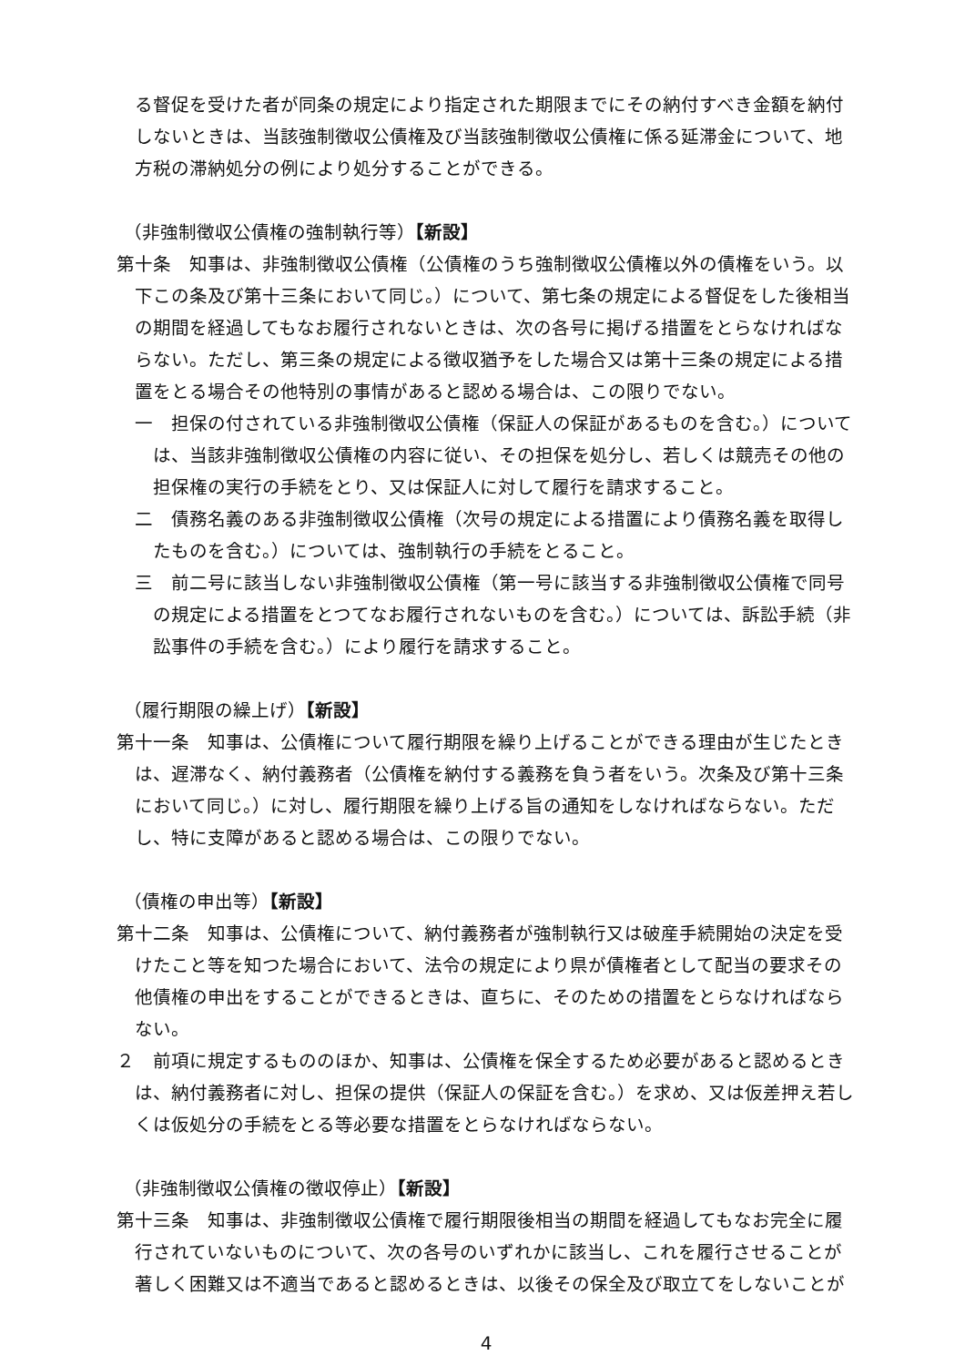る督促を受けた者が同条の規定により指定された期限までにその納付すべき金額を納付しないときは、当該強制徴収公債権及び当該強制徴収公債権に係る延滞金について、地方税の滞納処分の例により処分することができる。
（非強制徴収公債権の強制執行等）【新設】
第十条　知事は、非強制徴収公債権（公債権のうち強制徴収公債権以外の債権をいう。以下この条及び第十三条において同じ。）について、第七条の規定による督促をした後相当の期間を経過してもなお履行されないときは、次の各号に掲げる措置をとらなければならない。ただし、第三条の規定による徴収猶予をした場合又は第十三条の規定による措置をとる場合その他特別の事情があると認める場合は、この限りでない。
一　担保の付されている非強制徴収公債権（保証人の保証があるものを含む。）については、当該非強制徴収公債権の内容に従い、その担保を処分し、若しくは競売その他の担保権の実行の手続をとり、又は保証人に対して履行を請求すること。
二　債務名義のある非強制徴収公債権（次号の規定による措置により債務名義を取得したものを含む。）については、強制執行の手続をとること。
三　前二号に該当しない非強制徴収公債権（第一号に該当する非強制徴収公債権で同号の規定による措置をとつてなお履行されないものを含む。）については、訴訟手続（非訟事件の手続を含む。）により履行を請求すること。
（履行期限の繰上げ）【新設】
第十一条　知事は、公債権について履行期限を繰り上げることができる理由が生じたときは、遅滞なく、納付義務者（公債権を納付する義務を負う者をいう。次条及び第十三条において同じ。）に対し、履行期限を繰り上げる旨の通知をしなければならない。ただし、特に支障があると認める場合は、この限りでない。
（債権の申出等）【新設】
第十二条　知事は、公債権について、納付義務者が強制執行又は破産手続開始の決定を受けたこと等を知つた場合において、法令の規定により県が債権者として配当の要求その他債権の申出をすることができるときは、直ちに、そのための措置をとらなければならない。
２　前項に規定するもののほか、知事は、公債権を保全するため必要があると認めるときは、納付義務者に対し、担保の提供（保証人の保証を含む。）を求め、又は仮差押え若しくは仮処分の手続をとる等必要な措置をとらなければならない。
（非強制徴収公債権の徴収停止）【新設】
第十三条　知事は、非強制徴収公債権で履行期限後相当の期間を経過してもなお完全に履行されていないものについて、次の各号のいずれかに該当し、これを履行させることが著しく困難又は不適当であると認めるときは、以後その保全及び取立てをしないことが
4